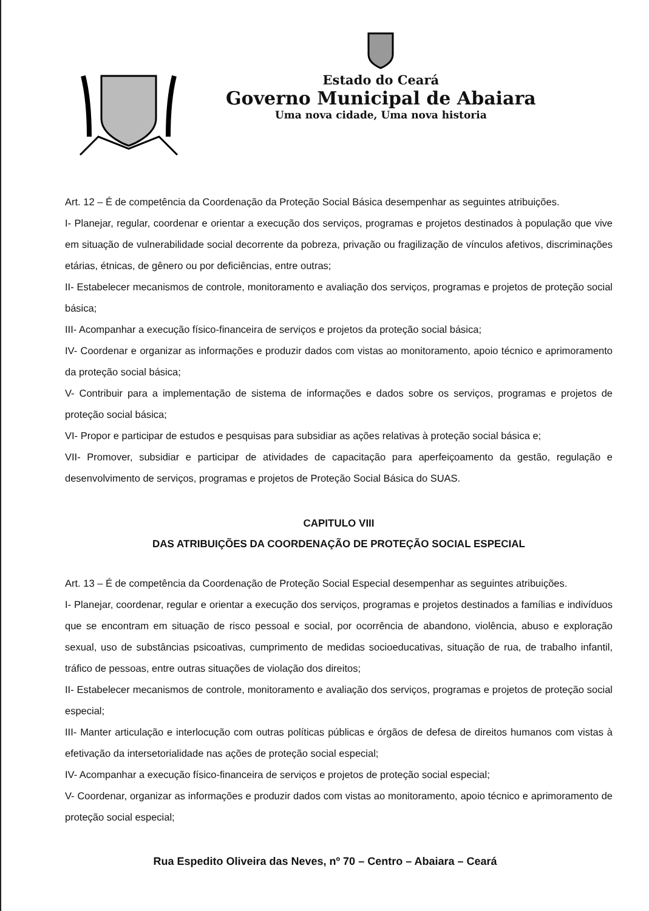Estado do Ceará
Governo Municipal de Abaiara
Uma nova cidade, Uma nova historia
Art. 12 – É de competência da Coordenação da Proteção Social Básica desempenhar as seguintes atribuições.
I- Planejar, regular, coordenar e orientar a execução dos serviços, programas e projetos destinados à população que vive em situação de vulnerabilidade social decorrente da pobreza, privação ou fragilização de vínculos afetivos, discriminações etárias, étnicas, de gênero ou por deficiências, entre outras;
II- Estabelecer mecanismos de controle, monitoramento e avaliação dos serviços, programas e projetos de proteção social básica;
III- Acompanhar a execução físico-financeira de serviços e projetos da proteção social básica;
IV- Coordenar e organizar as informações e produzir dados com vistas ao monitoramento, apoio técnico e aprimoramento da proteção social básica;
V- Contribuir para a implementação de sistema de informações e dados sobre os serviços, programas e projetos de proteção social básica;
VI- Propor e participar de estudos e pesquisas para subsidiar as ações relativas à proteção social básica e;
VII- Promover, subsidiar e participar de atividades de capacitação para aperfeiçoamento da gestão, regulação e desenvolvimento de serviços, programas e projetos de Proteção Social Básica do SUAS.
CAPITULO VIII
DAS ATRIBUIÇÕES DA COORDENAÇÃO DE PROTEÇÃO SOCIAL ESPECIAL
Art. 13 – É de competência da Coordenação de Proteção Social Especial desempenhar as seguintes atribuições.
I- Planejar, coordenar, regular e orientar a execução dos serviços, programas e projetos destinados a famílias e indivíduos que se encontram em situação de risco pessoal e social, por ocorrência de abandono, violência, abuso e exploração sexual, uso de substâncias psicoativas, cumprimento de medidas socioeducativas, situação de rua, de trabalho infantil, tráfico de pessoas, entre outras situações de violação dos direitos;
II- Estabelecer mecanismos de controle, monitoramento e avaliação dos serviços, programas e projetos de proteção social especial;
III- Manter articulação e interlocução com outras políticas públicas e órgãos de defesa de direitos humanos com vistas à efetivação da intersetorialidade nas ações de proteção social especial;
IV- Acompanhar a execução físico-financeira de serviços e projetos de proteção social especial;
V- Coordenar, organizar as informações e produzir dados com vistas ao monitoramento, apoio técnico e aprimoramento de proteção social especial;
Rua Espedito Oliveira das Neves, nº 70 – Centro – Abaiara – Ceará